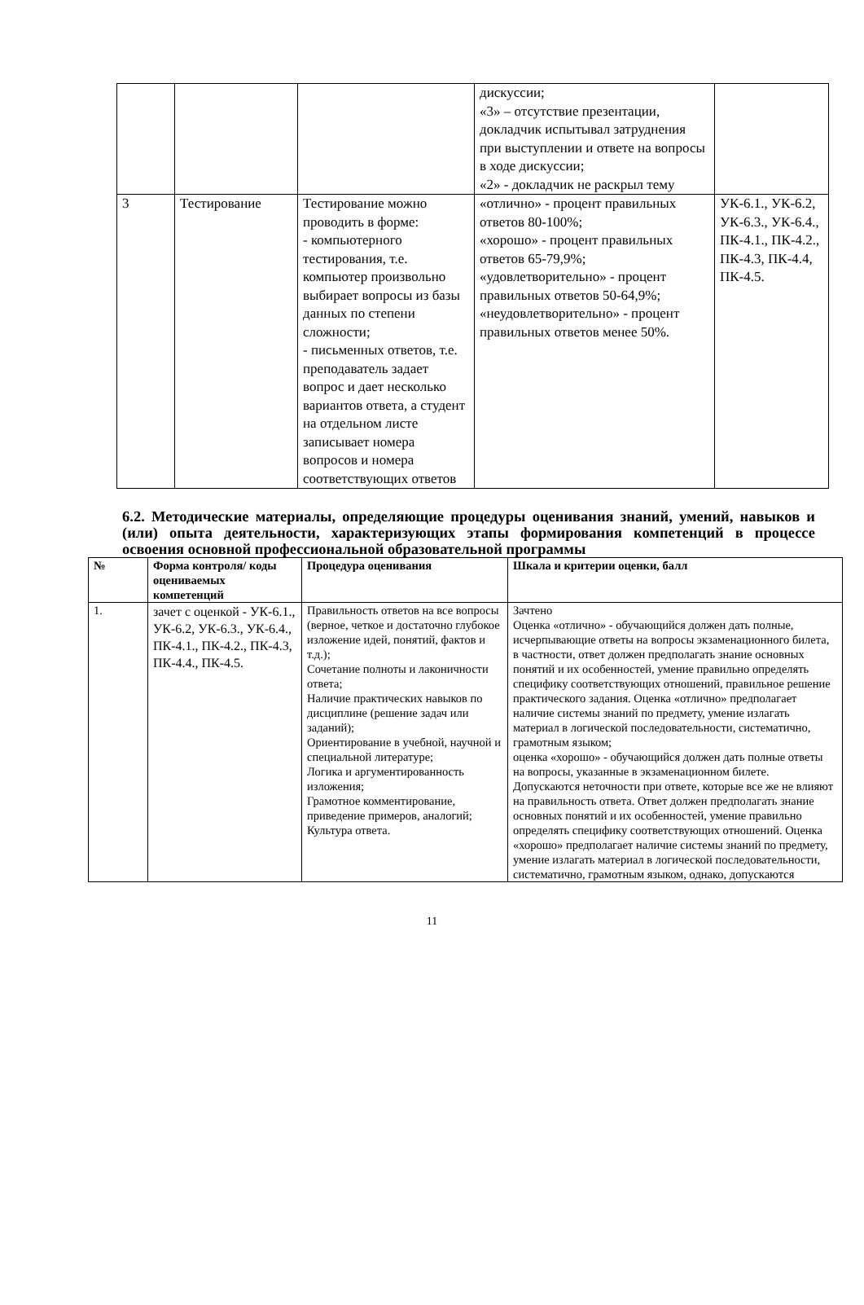| | | | дискуссии; «3» – отсутствие презентации, докладчик испытывал затруднения при выступлении и ответе на вопросы в ходе дискуссии; «2» - докладчик не раскрыл тему | |
| 3 | Тестирование | Тестирование можно проводить в форме: - компьютерного тестирования, т.е. компьютер произвольно выбирает вопросы из базы данных по степени сложности; - письменных ответов, т.е. преподаватель задает вопрос и дает несколько вариантов ответа, а студент на отдельном листе записывает номера вопросов и номера соответствующих ответов | «отлично» - процент правильных ответов 80-100%; «хорошо» - процент правильных ответов 65-79,9%; «удовлетворительно» - процент правильных ответов 50-64,9%; «неудовлетворительно» - процент правильных ответов менее 50%. | УК-6.1., УК-6.2, УК-6.3., УК-6.4., ПК-4.1., ПК-4.2., ПК-4.3, ПК-4.4, ПК-4.5. |
6.2. Методические материалы, определяющие процедуры оценивания знаний, умений, навыков и (или) опыта деятельности, характеризующих этапы формирования компетенций в процессе освоения основной профессиональной образовательной программы
| № | Форма контроля/ коды оцениваемых компетенций | Процедура оценивания | Шкала и критерии оценки, балл |
| --- | --- | --- | --- |
| 1. | зачет с оценкой - УК-6.1., УК-6.2, УК-6.3., УК-6.4., ПК-4.1., ПК-4.2., ПК-4.3, ПК-4.4., ПК-4.5. | Правильность ответов на все вопросы (верное, четкое и достаточно глубокое изложение идей, понятий, фактов и т.д.); Сочетание полноты и лаконичности ответа; Наличие практических навыков по дисциплине (решение задач или заданий); Ориентирование в учебной, научной и специальной литературе; Логика и аргументированность изложения; Грамотное комментирование, приведение примеров, аналогий; Культура ответа. | Зачтено Оценка «отлично» - обучающийся должен дать полные, исчерпывающие ответы на вопросы экзаменационного билета, в частности, ответ должен предполагать знание основных понятий и их особенностей, умение правильно определять специфику соответствующих отношений, правильное решение практического задания. Оценка «отлично» предполагает наличие системы знаний по предмету, умение излагать материал в логической последовательности, систематично, грамотным языком; оценка «хорошо» - обучающийся должен дать полные ответы на вопросы, указанные в экзаменационном билете. Допускаются неточности при ответе, которые все же не влияют на правильность ответа. Ответ должен предполагать знание основных понятий и их особенностей, умение правильно определять специфику соответствующих отношений. Оценка «хорошо» предполагает наличие системы знаний по предмету, умение излагать материал в логической последовательности, систематично, грамотным языком, однако, допускаются |
11